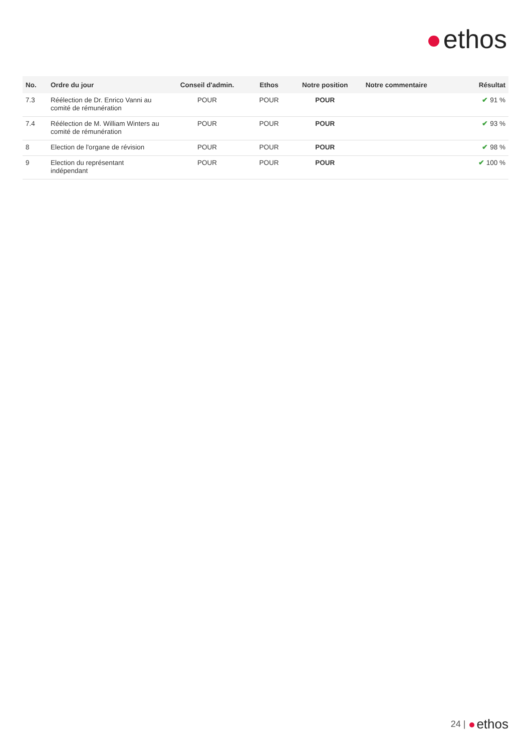ethos
| No. | Ordre du jour | Conseil d'admin. | Ethos | Notre position | Notre commentaire | Résultat |
| --- | --- | --- | --- | --- | --- | --- |
| 7.3 | Réélection de Dr. Enrico Vanni au comité de rémunération | POUR | POUR | POUR | | ✔ 91 % |
| 7.4 | Réélection de M. William Winters au comité de rémunération | POUR | POUR | POUR | | ✔ 93 % |
| 8 | Election de l'organe de révision | POUR | POUR | POUR | | ✔ 98 % |
| 9 | Election du représentant indépendant | POUR | POUR | POUR | | ✔ 100 % |
24 | ethos